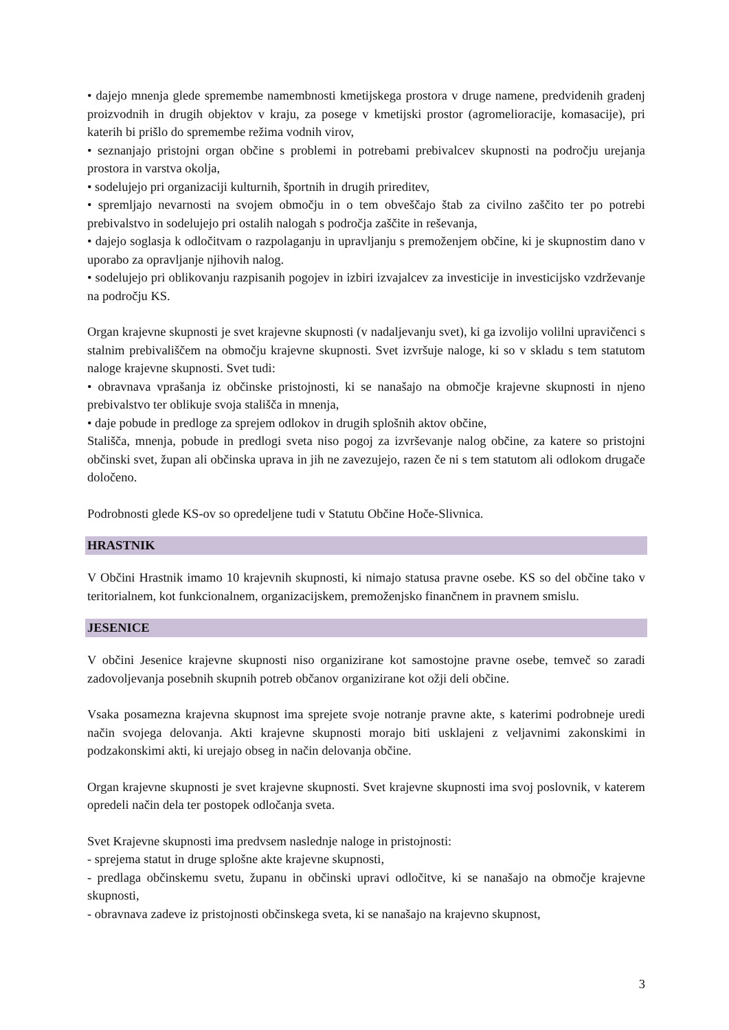• dajejo mnenja glede spremembe namembnosti kmetijskega prostora v druge namene, predvidenih gradenj proizvodnih in drugih objektov v kraju, za posege v kmetijski prostor (agromelioracije, komasacije), pri katerih bi prišlo do spremembe režima vodnih virov,
• seznanjajo pristojni organ občine s problemi in potrebami prebivalcev skupnosti na področju urejanja prostora in varstva okolja,
• sodelujejo pri organizaciji kulturnih, športnih in drugih prireditev,
• spremljajo nevarnosti na svojem območju in o tem obveščajo štab za civilno zaščito ter po potrebi prebivalstvo in sodelujejo pri ostalih nalogah s področja zaščite in reševanja,
• dajejo soglasja k odločitvam o razpolaganju in upravljanju s premoženjem občine, ki je skupnostim dano v uporabo za opravljanje njihovih nalog.
• sodelujejo pri oblikovanju razpisanih pogojev in izbiri izvajalcev za investicije in investicijsko vzdrževanje na področju KS.
Organ krajevne skupnosti je svet krajevne skupnosti (v nadaljevanju svet), ki ga izvolijo volilni upravičenci s stalnim prebivališčem na območju krajevne skupnosti. Svet izvršuje naloge, ki so v skladu s tem statutom naloge krajevne skupnosti. Svet tudi:
• obravnava vprašanja iz občinske pristojnosti, ki se nanašajo na območje krajevne skupnosti in njeno prebivalstvo ter oblikuje svoja stališča in mnenja,
• daje pobude in predloge za sprejem odlokov in drugih splošnih aktov občine,
Stališča, mnenja, pobude in predlogi sveta niso pogoj za izvrševanje nalog občine, za katere so pristojni občinski svet, župan ali občinska uprava in jih ne zavezujejo, razen če ni s tem statutom ali odlokom drugače določeno.
Podrobnosti glede KS-ov so opredeljene tudi v Statutu Občine Hoče-Slivnica.
HRASTNIK
V Občini Hrastnik imamo 10 krajevnih skupnosti, ki nimajo statusa pravne osebe. KS so del občine tako v teritorialnem, kot funkcionalnem, organizacijskem, premoženjsko finančnem in pravnem smislu.
JESENICE
V občini Jesenice krajevne skupnosti niso organizirane kot samostojne pravne osebe, temveč so zaradi zadovoljevanja posebnih skupnih potreb občanov organizirane kot ožji deli občine.
Vsaka posamezna krajevna skupnost ima sprejete svoje notranje pravne akte, s katerimi podrobneje uredi način svojega delovanja. Akti krajevne skupnosti morajo biti usklajeni z veljavnimi zakonskimi in podzakonskimi akti, ki urejajo obseg in način delovanja občine.
Organ krajevne skupnosti je svet krajevne skupnosti. Svet krajevne skupnosti ima svoj poslovnik, v katerem opredeli način dela ter postopek odločanja sveta.
Svet Krajevne skupnosti ima predvsem naslednje naloge in pristojnosti:
- sprejema statut in druge splošne akte krajevne skupnosti,
- predlaga občinskemu svetu, županu in občinski upravi odločitve, ki se nanašajo na območje krajevne skupnosti,
- obravnava zadeve iz pristojnosti občinskega sveta, ki se nanašajo na krajevno skupnost,
3